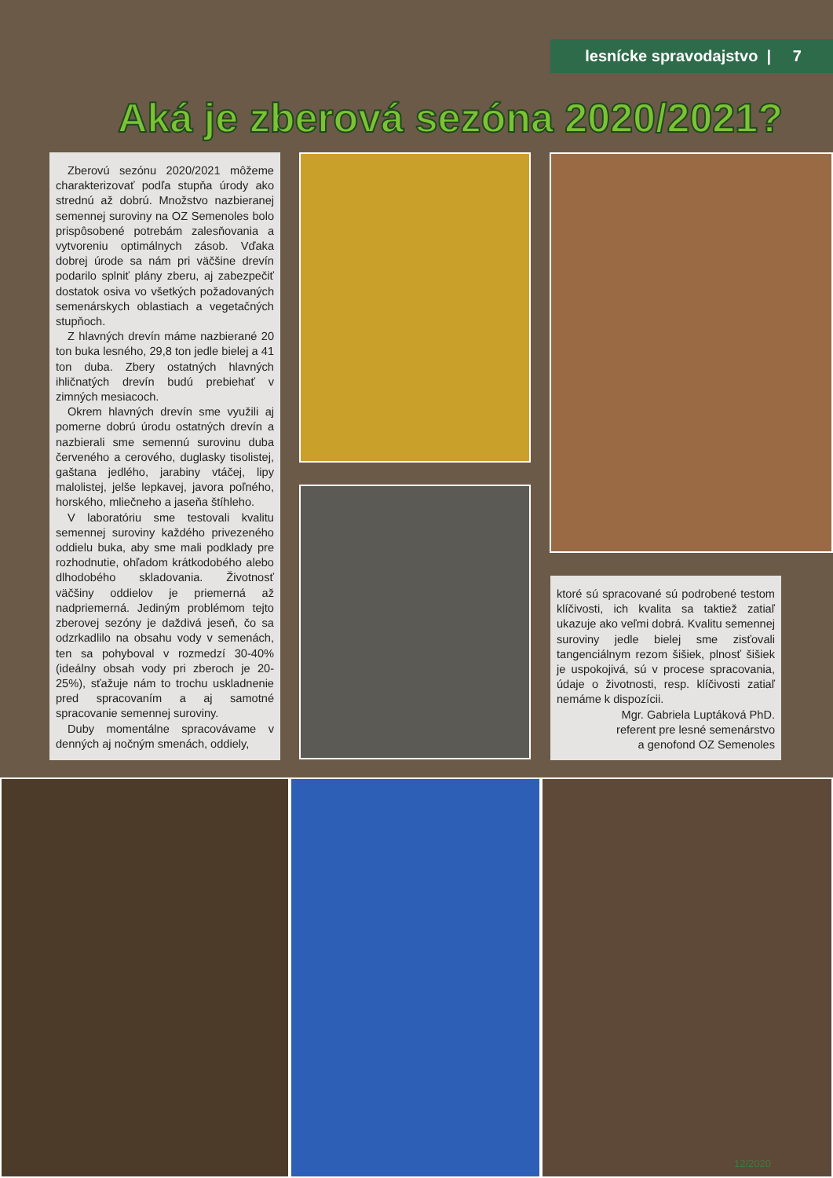lesnícke spravodajstvo | 7
Aká je zberová sezóna 2020/2021?
Zberovú sezónu 2020/2021 môžeme charakterizovať podľa stupňa úrody ako strednú až dobrú. Množstvo nazbieranej semennej suroviny na OZ Semenoles bolo prispôsobené potrebám zalesňovania a vytvoreniu optimálnych zásob. Vďaka dobrej úrode sa nám pri väčšine drevín podarilo splniť plány zberu, aj zabezpečiť dostatok osiva vo všetkých požadovaných semenárskych oblastiach a vegetačných stupňoch.
Z hlavných drevín máme nazbierané 20 ton buka lesného, 29,8 ton jedle bielej a 41 ton duba. Zbery ostatných hlavných ihličnatých drevín budú prebiehať v zimných mesiacoch.
Okrem hlavných drevín sme využili aj pomerne dobrú úrodu ostatných drevín a nazbierali sme semennú surovinu duba červeného a cerového, duglasky tisolistej, gaštana jedlého, jarabiny vtáčej, lipy malolistej, jelše lepkavej, javora poľného, horského, mliečneho a jaseňa štíhleho.
V laboratóriu sme testovali kvalitu semennej suroviny každého privezeného oddielu buka, aby sme mali podklady pre rozhodnutie, ohľadom krátkodobého alebo dlhodobého skladovania. Životnosť väčšiny oddielov je priemerná až nadpriemerná. Jediným problémom tejto zberovej sezóny je daždivá jeseň, čo sa odzrkadlilo na obsahu vody v semenách, ten sa pohyboval v rozmedzí 30-40% (ideálny obsah vody pri zberoch je 20-25%), sťažuje nám to trochu uskladnenie pred spracovaním a aj samotné spracovanie semennej suroviny.
Duby momentálne spracovávame v denných aj nočným smenách, oddiely,
ktoré sú spracované sú podrobené testom klíčivosti, ich kvalita sa taktiež zatiaľ ukazuje ako veľmi dobrá. Kvalitu semennej suroviny jedle bielej sme zisťovali tangenciálnym rezom šišiek, plnosť šišiek je uspokojivá, sú v procese spracovania, údaje o životnosti, resp. klíčivosti zatiaľ nemáme k dispozícii.
Mgr. Gabriela Luptáková PhD.
referent pre lesné semenárstvo
a genofond OZ Semenoles
12/2020